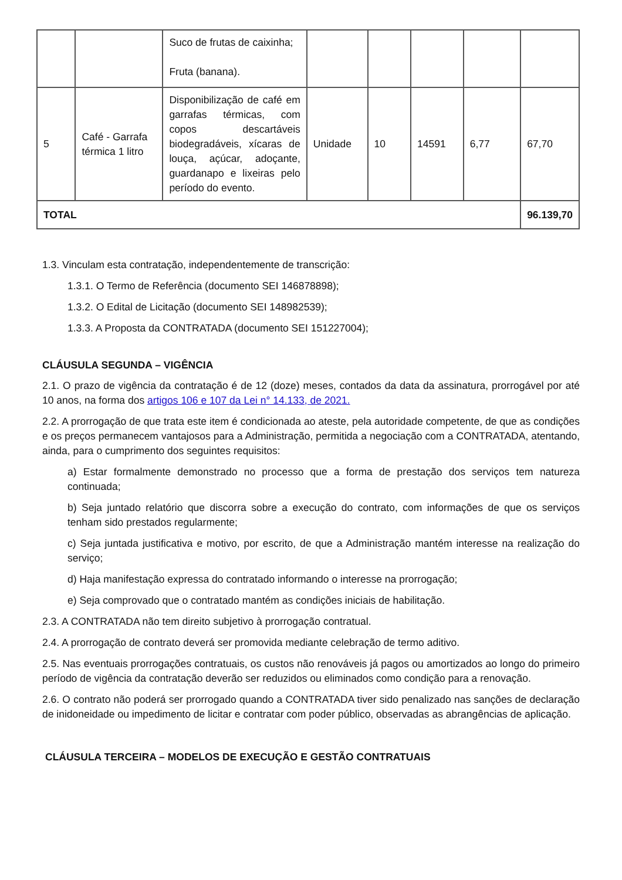| | | Suco de frutas de caixinha; Fruta (banana). | | | | | |
| 5 | Café - Garrafa térmica 1 litro | Disponibilização de café em garrafas térmicas, com copos descartáveis biodegradáveis, xícaras de louça, açúcar, adoçante, guardanapo e lixeiras pelo período do evento. | Unidade | 10 | 14591 | 6,77 | 67,70 |
| TOTAL | | | | | | | 96.139,70 |
1.3. Vinculam esta contratação, independentemente de transcrição:
1.3.1. O Termo de Referência (documento SEI 146878898);
1.3.2. O Edital de Licitação (documento SEI 148982539);
1.3.3. A Proposta da CONTRATADA (documento SEI 151227004);
CLÁUSULA SEGUNDA – VIGÊNCIA
2.1. O prazo de vigência da contratação é de 12 (doze) meses, contados da data da assinatura, prorrogável por até 10 anos, na forma dos artigos 106 e 107 da Lei n° 14.133, de 2021.
2.2. A prorrogação de que trata este item é condicionada ao ateste, pela autoridade competente, de que as condições e os preços permanecem vantajosos para a Administração, permitida a negociação com a CONTRATADA, atentando, ainda, para o cumprimento dos seguintes requisitos:
a) Estar formalmente demonstrado no processo que a forma de prestação dos serviços tem natureza continuada;
b) Seja juntado relatório que discorra sobre a execução do contrato, com informações de que os serviços tenham sido prestados regularmente;
c) Seja juntada justificativa e motivo, por escrito, de que a Administração mantém interesse na realização do serviço;
d) Haja manifestação expressa do contratado informando o interesse na prorrogação;
e) Seja comprovado que o contratado mantém as condições iniciais de habilitação.
2.3. A CONTRATADA não tem direito subjetivo à prorrogação contratual.
2.4. A prorrogação de contrato deverá ser promovida mediante celebração de termo aditivo.
2.5. Nas eventuais prorrogações contratuais, os custos não renováveis já pagos ou amortizados ao longo do primeiro período de vigência da contratação deverão ser reduzidos ou eliminados como condição para a renovação.
2.6. O contrato não poderá ser prorrogado quando a CONTRATADA tiver sido penalizado nas sanções de declaração de inidoneidade ou impedimento de licitar e contratar com poder público, observadas as abrangências de aplicação.
CLÁUSULA TERCEIRA – MODELOS DE EXECUÇÃO E GESTÃO CONTRATUAIS